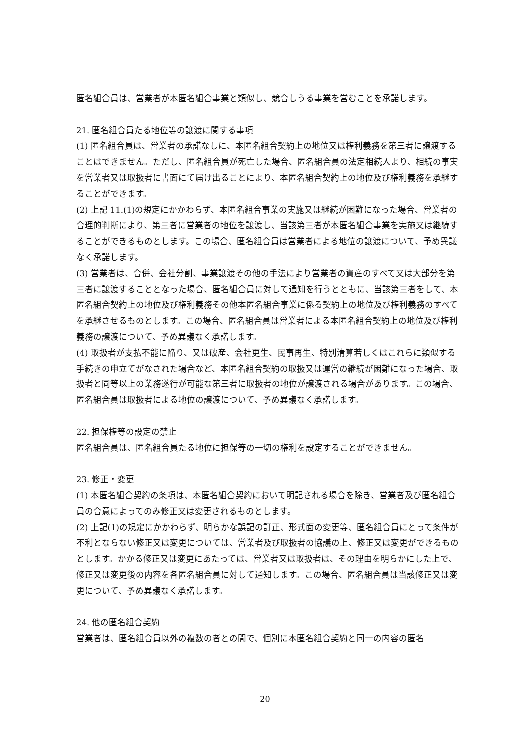匿名組合員は、営業者が本匿名組合事業と類似し、競合しうる事業を営むことを承諾します。
21. 匿名組合員たる地位等の譲渡に関する事項
(1) 匿名組合員は、営業者の承諾なしに、本匿名組合契約上の地位又は権利義務を第三者に譲渡することはできません。ただし、匿名組合員が死亡した場合、匿名組合員の法定相続人より、相続の事実を営業者又は取扱者に書面にて届け出ることにより、本匿名組合契約上の地位及び権利義務を承継することができます。
(2) 上記 11.(1)の規定にかかわらず、本匿名組合事業の実施又は継続が困難になった場合、営業者の合理的判断により、第三者に営業者の地位を譲渡し、当該第三者が本匿名組合事業を実施又は継続することができるものとします。この場合、匿名組合員は営業者による地位の譲渡について、予め異議なく承諾します。
(3) 営業者は、合併、会社分割、事業譲渡その他の手法により営業者の資産のすべて又は大部分を第三者に譲渡することとなった場合、匿名組合員に対して通知を行うとともに、当該第三者をして、本匿名組合契約上の地位及び権利義務その他本匿名組合事業に係る契約上の地位及び権利義務のすべてを承継させるものとします。この場合、匿名組合員は営業者による本匿名組合契約上の地位及び権利義務の譲渡について、予め異議なく承諾します。
(4) 取扱者が支払不能に陥り、又は破産、会社更生、民事再生、特別清算若しくはこれらに類似する手続きの申立てがなされた場合など、本匿名組合契約の取扱又は運営の継続が困難になった場合、取扱者と同等以上の業務遂行が可能な第三者に取扱者の地位が譲渡される場合があります。この場合、匿名組合員は取扱者による地位の譲渡について、予め異議なく承諾します。
22. 担保権等の設定の禁止
匿名組合員は、匿名組合員たる地位に担保等の一切の権利を設定することができません。
23. 修正・変更
(1) 本匿名組合契約の条項は、本匿名組合契約において明記される場合を除き、営業者及び匿名組合員の合意によってのみ修正又は変更されるものとします。
(2) 上記(1)の規定にかかわらず、明らかな誤記の訂正、形式面の変更等、匿名組合員にとって条件が不利とならない修正又は変更については、営業者及び取扱者の協議の上、修正又は変更ができるものとします。かかる修正又は変更にあたっては、営業者又は取扱者は、その理由を明らかにした上で、修正又は変更後の内容を各匿名組合員に対して通知します。この場合、匿名組合員は当該修正又は変更について、予め異議なく承諾します。
24. 他の匿名組合契約
営業者は、匿名組合員以外の複数の者との間で、個別に本匿名組合契約と同一の内容の匿名
20